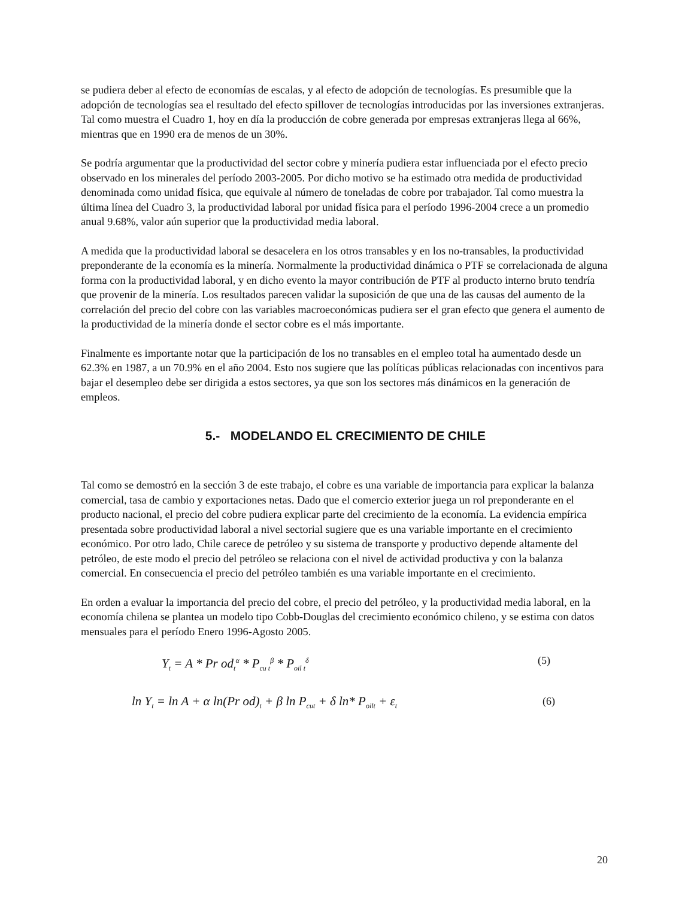se pudiera deber al efecto de economías de escalas, y al efecto de adopción de tecnologías. Es presumible que la adopción de tecnologías sea el resultado del efecto spillover de tecnologías introducidas por las inversiones extranjeras. Tal como muestra el Cuadro 1, hoy en día la producción de cobre generada por empresas extranjeras llega al 66%, mientras que en 1990 era de menos de un 30%.
Se podría argumentar que la productividad del sector cobre y minería pudiera estar influenciada por el efecto precio observado en los minerales del período 2003-2005. Por dicho motivo se ha estimado otra medida de productividad denominada como unidad física, que equivale al número de toneladas de cobre por trabajador. Tal como muestra la última línea del Cuadro 3, la productividad laboral por unidad física para el período 1996-2004 crece a un promedio anual 9.68%, valor aún superior que la productividad media laboral.
A medida que la productividad laboral se desacelera en los otros transables y en los no-transables, la productividad preponderante de la economía es la minería. Normalmente la productividad dinámica o PTF se correlacionada de alguna forma con la productividad laboral, y en dicho evento la mayor contribución de PTF al producto interno bruto tendría que provenir de la minería. Los resultados parecen validar la suposición de que una de las causas del aumento de la correlación del precio del cobre con las variables macroeconómicas pudiera ser el gran efecto que genera el aumento de la productividad de la minería donde el sector cobre es el más importante.
Finalmente es importante notar que la participación de los no transables en el empleo total ha aumentado desde un 62.3% en 1987, a un 70.9% en el año 2004. Esto nos sugiere que las políticas públicas relacionadas con incentivos para bajar el desempleo debe ser dirigida a estos sectores, ya que son los sectores más dinámicos en la generación de empleos.
5.- MODELANDO EL CRECIMIENTO DE CHILE
Tal como se demostró en la sección 3 de este trabajo, el cobre es una variable de importancia para explicar la balanza comercial, tasa de cambio y exportaciones netas. Dado que el comercio exterior juega un rol preponderante en el producto nacional, el precio del cobre pudiera explicar parte del crecimiento de la economía. La evidencia empírica presentada sobre productividad laboral a nivel sectorial sugiere que es una variable importante en el crecimiento económico. Por otro lado, Chile carece de petróleo y su sistema de transporte y productivo depende altamente del petróleo, de este modo el precio del petróleo se relaciona con el nivel de actividad productiva y con la balanza comercial. En consecuencia el precio del petróleo también es una variable importante en el crecimiento.
En orden a evaluar la importancia del precio del cobre, el precio del petróleo, y la productividad media laboral, en la economía chilena se plantea un modelo tipo Cobb-Douglas del crecimiento económico chileno, y se estima con datos mensuales para el período Enero 1996-Agosto 2005.
Y<sub>t</sub> = A * Pr od<sub>t</sub><sup>α</sup> * P<sub>cu t</sub><sup>β</sup> * P<sub>oil t</sub><sup>δ</sup> (5)
ln Y<sub>t</sub> = ln A + α ln(Pr od)<sub>t</sub> + β ln P<sub>cut</sub> + δ ln* P<sub>oilt</sub> + ε<sub>t</sub> (6)
20